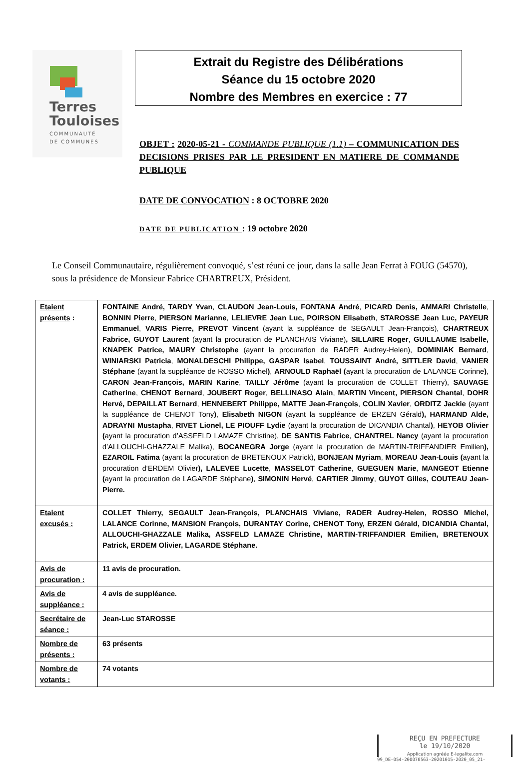Terres
Touloises
COMMUNAUTÉ
DE COMMUNES
Extrait du Registre des Délibérations
Séance du 15 octobre 2020
Nombre des Membres en exercice : 77
OBJET : 2020-05-21 - COMMANDE PUBLIQUE (1.1) – COMMUNICATION DES DECISIONS PRISES PAR LE PRESIDENT EN MATIERE DE COMMANDE PUBLIQUE
DATE DE CONVOCATION : 8 OCTOBRE 2020
DATE DE PUBLICATION : 19 octobre 2020
Le Conseil Communautaire, régulièrement convoqué, s’est réuni ce jour, dans la salle Jean Ferrat à FOUG (54570), sous la présidence de Monsieur Fabrice CHARTREUX, Président.
| Etaient présents : | FONTAINE André, TARDY Yvan , CLAUDON Jean-Louis, FONTANA André , PICARD Denis, AMMARI Christelle , BONNIN Pierre , PIERSON Marianne , LELIEVRE Jean Luc, POIRSON Elisabeth , STAROSSE Jean Luc, PAYEUR Emmanuel , VARIS Pierre, PREVOT Vincent (ayant la suppléance de SEGAULT Jean-François), CHARTREUX Fabrice, GUYOT Laurent (ayant la procuration de PLANCHAIS Viviane) , SILLAIRE Roger , GUILLAUME Isabelle, KNAPEK Patrice, MAURY Christophe (ayant la procuration de RADER Audrey-Helen), DOMINIAK Bernard , WINIARSKI Patricia , MONALDESCHI Philippe, GASPAR Isabel , TOUSSAINT André, SITTLER David , VANIER Stéphane (ayant la suppléance de ROSSO Michel ) , ARNOULD Raphaël ( ayant la procuration de LALANCE Corinne ) , CARON Jean-François, MARIN Karine , TAILLY Jérôme (ayant la procuration de COLLET Thierry), SAUVAGE Catherine , CHENOT Bernard , JOUBERT Roger , BELLINASO Alain , MARTIN Vincent, PIERSON Chantal , DOHR Hervé, DEPAILLAT Bernard , HENNEBERT Philippe, MATTE Jean-François , COLIN Xavier , ORDITZ Jackie (ayant la suppléance de CHENOT Tony ) , Elisabeth NIGON (ayant la suppléance de ERZEN Gérald ), HARMAND Alde, ADRAYNI Mustapha , RIVET Lionel, LE PIOUFF Lydie (ayant la procuration de DICANDIA Chantal ) , HEYOB Olivier ( ayant la procuration d’ASSFELD LAMAZE Christine), DE SANTIS Fabrice , CHANTREL Nancy (ayant la procuration d’ALLOUCHI-GHAZZALE Malika), BOCANEGRA Jorge (ayant la procuration de MARTIN-TRIFFANDIER Emilien ), EZAROIL Fatima (ayant la procuration de BRETENOUX Patrick), BONJEAN Myriam , MOREAU Jean-Louis ( ayant la procuration d‘ERDEM Olivier ), LALEVEE Lucette , MASSELOT Catherine , GUEGUEN Marie , MANGEOT Etienne ( ayant la procuration de LAGARDE Stéphane ) , SIMONIN Hervé , CARTIER Jimmy , GUYOT Gilles, COUTEAU Jean-Pierre. |
| Etaient excusés : | COLLET Thierry, SEGAULT Jean-François, PLANCHAIS Viviane, RADER Audrey-Helen, ROSSO Michel, LALANCE Corinne, MANSION François, DURANTAY Corine, CHENOT Tony, ERZEN Gérald, DICANDIA Chantal, ALLOUCHI-GHAZZALE Malika, ASSFELD LAMAZE Christine, MARTIN-TRIFFANDIER Emilien, BRETENOUX Patrick, ERDEM Olivier, LAGARDE Stéphane. |
| Avis de procuration : | 11 avis de procuration. |
| Avis de suppléance : | 4 avis de suppléance. |
| Secrétaire de séance : | Jean-Luc STAROSSE |
| Nombre de présents : | 63 présents |
| Nombre de votants : | 74 votants |
REÇU EN PREFECTURE
le 19/10/2020
Application agréée E-legalite.com
99_DE-054-200070563-20201015-2020_05_21-